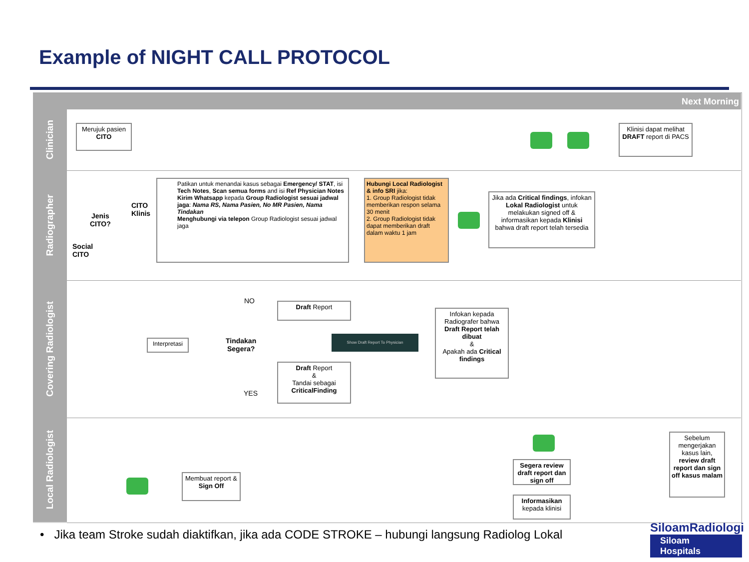Example of NIGHT CALL PROTOCOL
Next Morning
Clinician
Radiographer
Covering Radiologist
Local Radiologist
Merujuk pasien CITO
Jenis
CITO?
CITO
Klinis
Social
CITO
Patikan untuk menandai kasus sebagai Emergency/ STAT, isi Tech Notes, Scan semua forms and isi Ref Physician Notes
Kirim Whatsapp kepada Group Radiologist sesuai jadwal jaga: Nama RS, Nama Pasien, No MR Pasien, Nama Tindakan
Menghubungi via telepon Group Radiologist sesuai jadwal jaga
Hubungi Local Radiologist & info SRI jika:
1. Group Radiologist tidak memberikan respon selama 30 menit
2. Group Radiologist tidak dapat memberikan draft dalam waktu 1 jam
Jika ada Critical findings, infokan Lokal Radiologist untuk melakukan signed off & informasikan kepada Klinisi bahwa draft report telah tersedia
Klinisi dapat melihat DRAFT report di PACS
NO Draft Report
Interpretasi
Tindakan
Segera?
Show Draft Report To Physician
Infokan kepada Radiografer bahwa Draft Report telah dibuat
&
Apakah ada Critical findings
Draft Report
&
Tandai sebagai CriticalFinding
YES
Membuat report & Sign Off
Segera review draft report dan sign off
Informasikan kepada klinisi
Sebelum mengerjakan kasus lain, review draft report dan sign off kasus malam
• Jika team Stroke sudah diaktifkan, jika ada CODE STROKE – hubungi langsung Radiolog Lokal
SiloamRadiologi
Siloam Hospitals